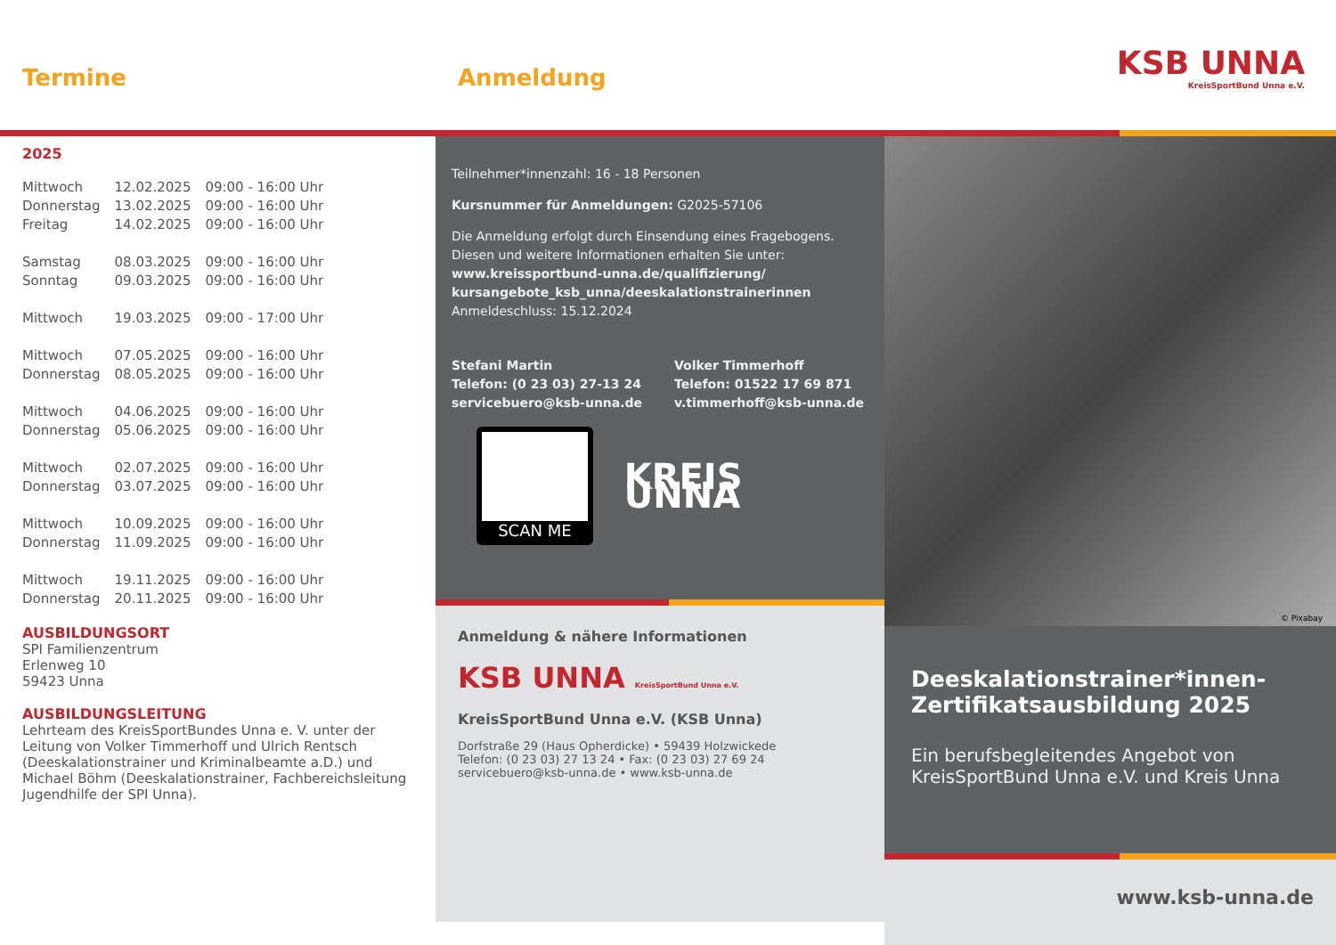Termine
2025
| Mittwoch | 12.02.2025 | 09:00 - 16:00 Uhr |
| Donnerstag | 13.02.2025 | 09:00 - 16:00 Uhr |
| Freitag | 14.02.2025 | 09:00 - 16:00 Uhr |
| Samstag | 08.03.2025 | 09:00 - 16:00 Uhr |
| Sonntag | 09.03.2025 | 09:00 - 16:00 Uhr |
| Mittwoch | 19.03.2025 | 09:00 - 17:00 Uhr |
| Mittwoch | 07.05.2025 | 09:00 - 16:00 Uhr |
| Donnerstag | 08.05.2025 | 09:00 - 16:00 Uhr |
| Mittwoch | 04.06.2025 | 09:00 - 16:00 Uhr |
| Donnerstag | 05.06.2025 | 09:00 - 16:00 Uhr |
| Mittwoch | 02.07.2025 | 09:00 - 16:00 Uhr |
| Donnerstag | 03.07.2025 | 09:00 - 16:00 Uhr |
| Mittwoch | 10.09.2025 | 09:00 - 16:00 Uhr |
| Donnerstag | 11.09.2025 | 09:00 - 16:00 Uhr |
| Mittwoch | 19.11.2025 | 09:00 - 16:00 Uhr |
| Donnerstag | 20.11.2025 | 09:00 - 16:00 Uhr |
AUSBILDUNGSORT
SPI Familienzentrum
Erlenweg 10
59423 Unna
AUSBILDUNGSLEITUNG
Lehrteam des KreisSportBundes Unna e. V. unter der Leitung von Volker Timmerhoff und Ulrich Rentsch (Deeskalationstrainer und Kriminalbeamte a.D.) und Michael Böhm (Deeskalationstrainer, Fachbereichsleitung Jugendhilfe der SPI Unna).
Anmeldung
Teilnehmer*innenzahl: 16 - 18 Personen
Kursnummer für Anmeldungen: G2025-57106
Die Anmeldung erfolgt durch Einsendung eines Fragebogens. Diesen und weitere Informationen erhalten Sie unter:
www.kreissportbund-unna.de/qualifizierung/ kursangebote_ksb_unna/deeskalationstrainerinnen
Anmeldeschluss: 15.12.2024
Stefani Martin
Telefon: (0 23 03) 27-13 24
servicebuero@ksb-unna.de
Volker Timmerhoff
Telefon: 01522 17 69 871
v.timmerhoff@ksb-unna.de
SCAN ME
KREIS UNNA
Anmeldung & nähere Informationen
KSB UNNA KreisSportBund Unna e.V.
KreisSportBund Unna e.V. (KSB Unna)
Dorfstraße 29 (Haus Opherdicke) • 59439 Holzwickede
Telefon: (0 23 03) 27 13 24 • Fax: (0 23 03) 27 69 24
servicebuero@ksb-unna.de • www.ksb-unna.de
KSB UNNA
KreisSportBund Unna e.V.
© Pixabay
Deeskalationstrainer*innen-Zertifikatsausbildung 2025
Ein berufsbegleitendes Angebot von KreisSportBund Unna e.V. und Kreis Unna
www.ksb-unna.de